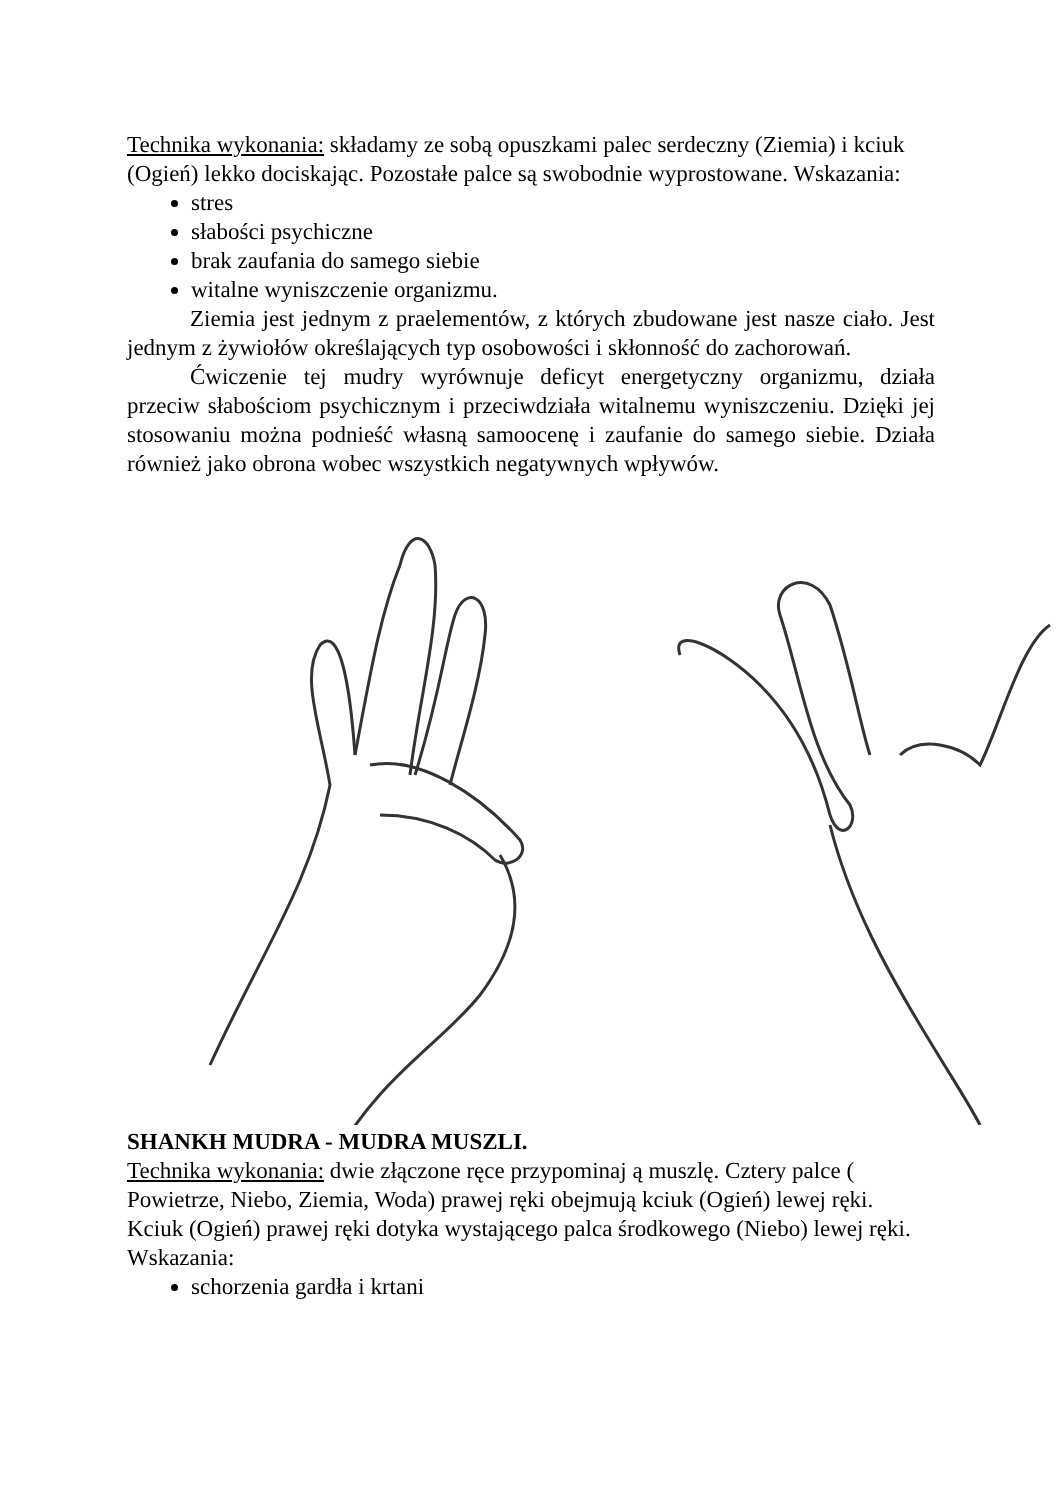Technika wykonania: składamy ze sobą opuszkami palec serdeczny (Ziemia) i kciuk (Ogień) lekko dociskając. Pozostałe palce są swobodnie wyprostowane. Wskazania:
stres
słabości psychiczne
brak zaufania do samego siebie
witalne wyniszczenie organizmu.
Ziemia jest jednym z praelementów, z których zbudowane jest nasze ciało. Jest jednym z żywiołów określających typ osobowości i skłonność do zachorowań.
Ćwiczenie tej mudry wyrównuje deficyt energetyczny organizmu, działa przeciw słabościom psychicznym i przeciwdziała witalnemu wyniszczeniu. Dzięki jej stosowaniu można podnieść własną samoocenę i zaufanie do samego siebie. Działa również jako obrona wobec wszystkich negatywnych wpływów.
SHANKH MUDRA - MUDRA MUSZLI.
Technika wykonania: dwie złączone ręce przypominaj ą muszlę. Cztery palce ( Powietrze, Niebo, Ziemia, Woda) prawej ręki obejmują kciuk (Ogień) lewej ręki. Kciuk (Ogień) prawej ręki dotyka wystającego palca środkowego (Niebo) lewej ręki. Wskazania:
schorzenia gardła i krtani